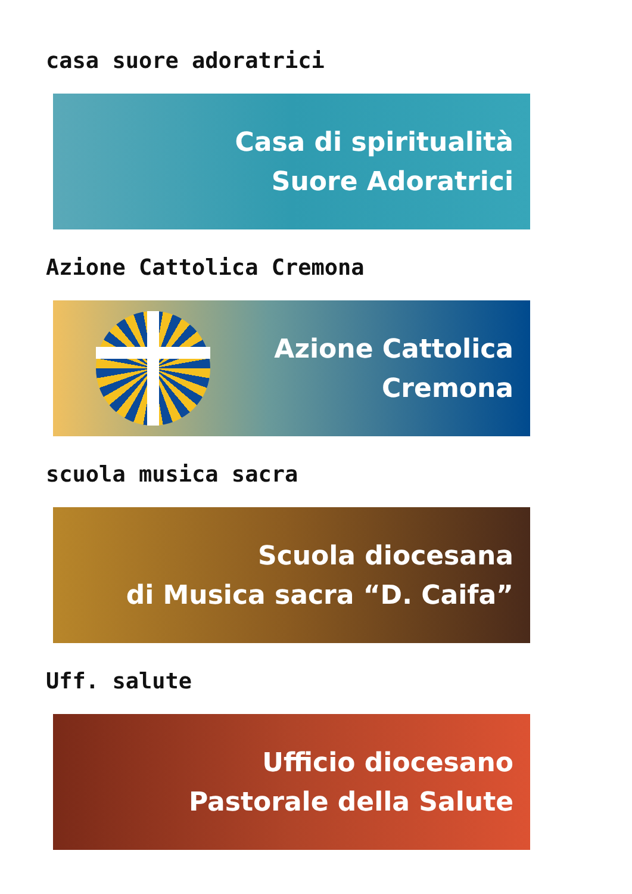casa suore adoratrici
Casa di spiritualità
Suore Adoratrici
Azione Cattolica Cremona
Azione Cattolica
Cremona
scuola musica sacra
Scuola diocesana
di Musica sacra “D. Caifa”
Uff. salute
Ufficio diocesano
Pastorale della Salute